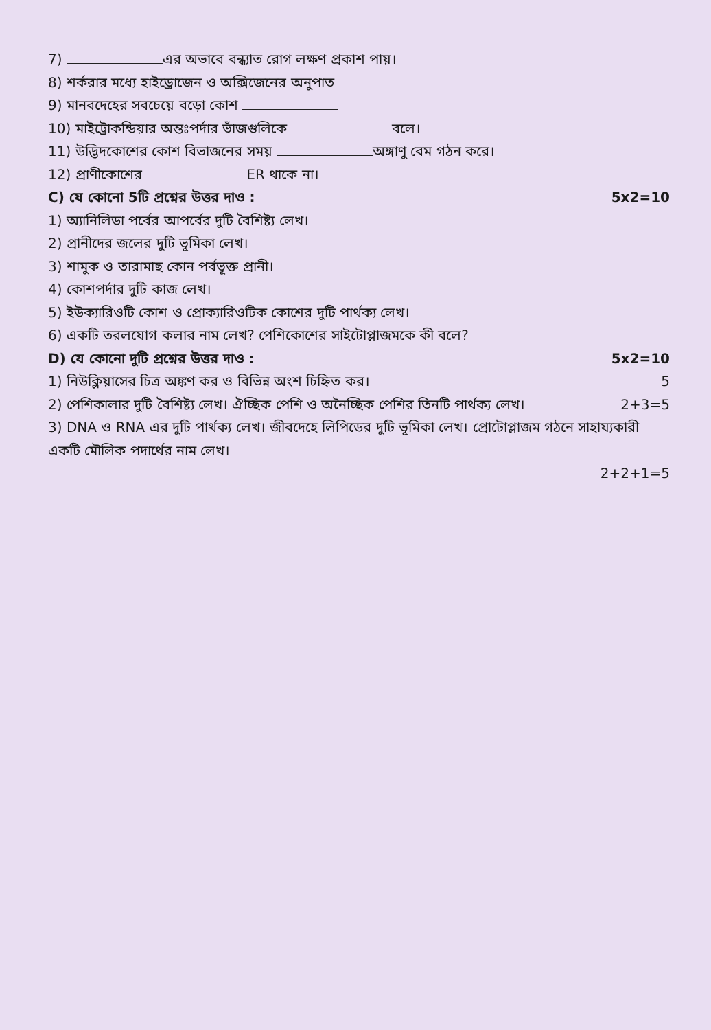7) এর অভাবে বন্ধ্যাত রোগ লক্ষণ প্রকাশ পায়।
8) শর্করার মধ্যে হাইড্রোজেন ও অক্সিজেনের অনুপাত
9) মানবদেহের সবচেয়ে বড়ো কোশ
10) মাইট্রোকন্ডিয়ার অন্তঃপর্দার ভাঁজগুলিকে বলে।
11) উদ্ভিদকোশের কোশ বিভাজনের সময় অঙ্গাণু বেম গঠন করে।
12) প্রাণীকোশের ER থাকে না।
C) যে কোনো 5টি প্রশ্নের উত্তর দাও : 5x2=10
1) অ্যানিলিডা পর্বের আপর্বের দুটি বৈশিষ্ট্য লেখ।
2) প্রানীদের জলের দুটি ভূমিকা লেখ।
3) শামুক ও তারামাছ কোন পর্বভূক্ত প্রানী।
4) কোশপর্দার দুটি কাজ লেখ।
5) ইউক্যারিওটি কোশ ও প্রোক্যারিওটিক কোশের দুটি পার্থক্য লেখ।
6) একটি তরলযোগ কলার নাম লেখ? পেশিকোশের সাইটোপ্লাজমকে কী বলে?
D) যে কোনো দুটি প্রশ্নের উত্তর দাও : 5x2=10
1) নিউক্লিয়াসের চিত্র অঙ্কণ কর ও বিভিন্ন অংশ চিহ্নিত কর। 5
2) পেশিকালার দুটি বৈশিষ্ট্য লেখ। ঐচ্ছিক পেশি ও অনৈচ্ছিক পেশির তিনটি পার্থক্য লেখ। 2+3=5
3) DNA ও RNA এর দুটি পার্থক্য লেখ। জীবদেহে লিপিডের দুটি ভূমিকা লেখ। প্রোটোপ্লাজম গঠনে সাহায্যকারী একটি মৌলিক পদার্থের নাম লেখ।
2+2+1=5